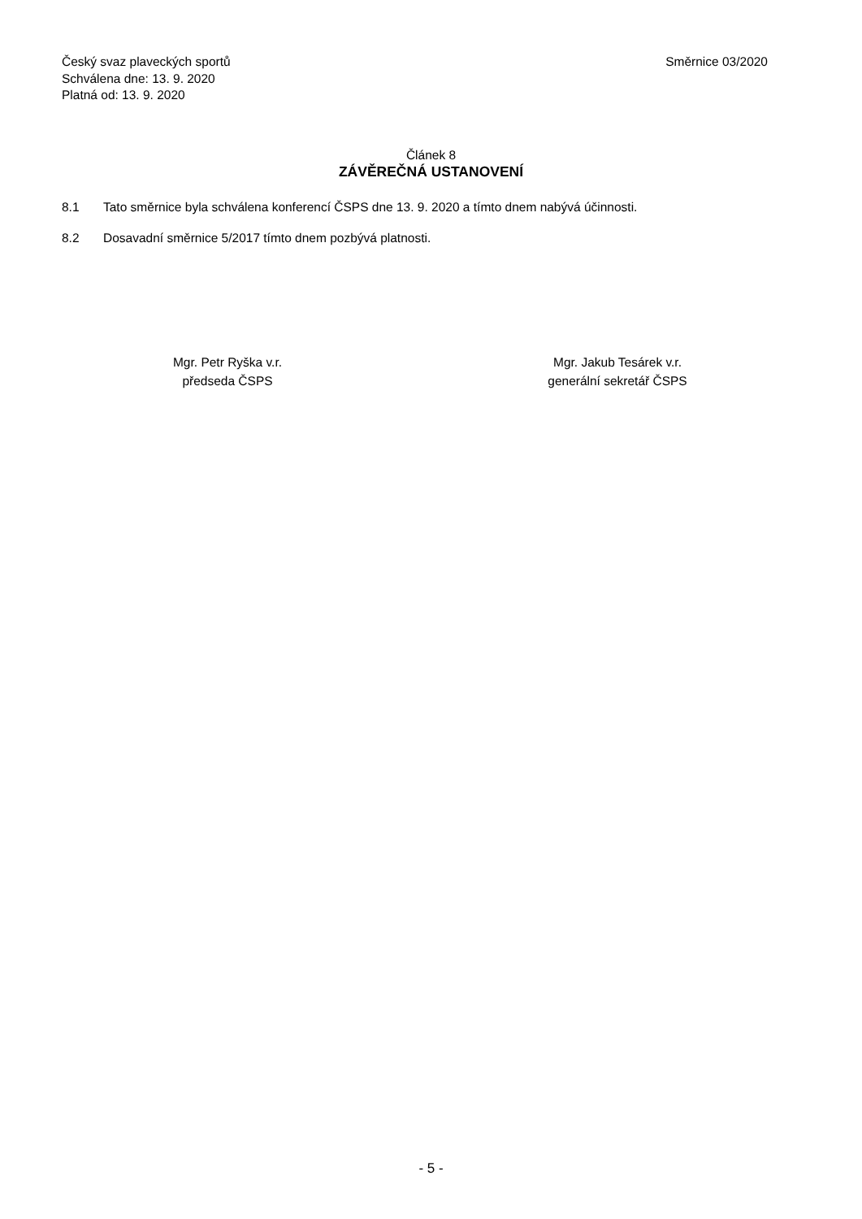Český svaz plaveckých sportů
Schválena dne: 13. 9. 2020
Platná od: 13. 9. 2020
Směrnice 03/2020
Článek 8
ZÁVĚREČNÁ USTANOVENÍ
8.1 Tato směrnice byla schválena konferencí ČSPS dne 13. 9. 2020 a tímto dnem nabývá účinnosti.
8.2 Dosavadní směrnice 5/2017 tímto dnem pozbývá platnosti.
Mgr. Petr Ryška v.r.
předseda ČSPS
Mgr. Jakub Tesárek v.r.
generální sekretář ČSPS
- 5 -